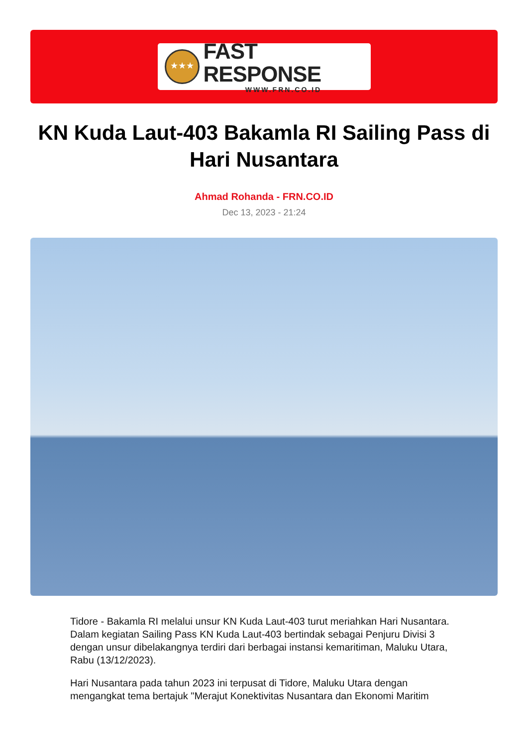★★★
FAST RESPONSE
WWW.FRN.CO.ID
KN Kuda Laut-403 Bakamla RI Sailing Pass di Hari Nusantara
Ahmad Rohanda - FRN.CO.ID
Dec 13, 2023 - 21:24
Tidore - Bakamla RI melalui unsur KN Kuda Laut-403 turut meriahkan Hari Nusantara. Dalam kegiatan Sailing Pass KN Kuda Laut-403 bertindak sebagai Penjuru Divisi 3 dengan unsur dibelakangnya terdiri dari berbagai instansi kemaritiman, Maluku Utara, Rabu (13/12/2023).
Hari Nusantara pada tahun 2023 ini terpusat di Tidore, Maluku Utara dengan mengangkat tema bertajuk "Merajut Konektivitas Nusantara dan Ekonomi Maritim